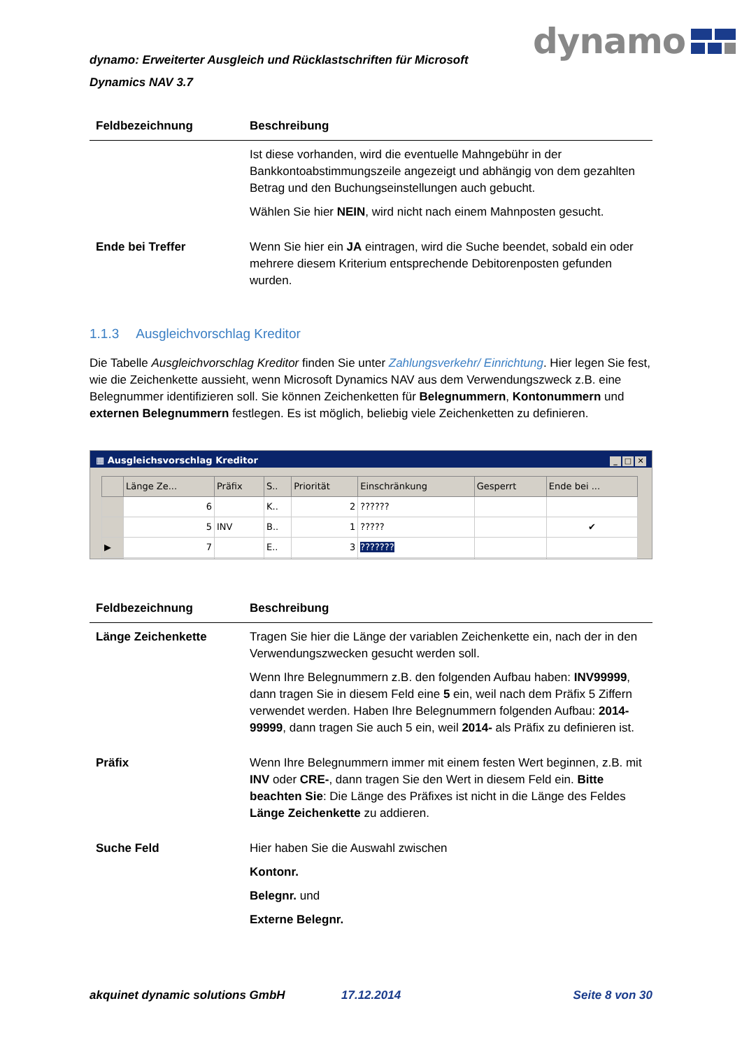dynamo: Erweiterter Ausgleich und Rücklastschriften für Microsoft Dynamics NAV 3.7
dynamo
| Feldbezeichnung | Beschreibung |
| --- | --- |
| | Ist diese vorhanden, wird die eventuelle Mahngebühr in der Bankkontoabstimmungszeile angezeigt und abhängig von dem gezahlten Betrag und den Buchungseinstellungen auch gebucht. Wählen Sie hier NEIN , wird nicht nach einem Mahnposten gesucht. |
| Ende bei Treffer | Wenn Sie hier ein JA eintragen, wird die Suche beendet, sobald ein oder mehrere diesem Kriterium entsprechende Debitorenposten gefunden wurden. |
1.1.3 Ausgleichvorschlag Kreditor
Die Tabelle Ausgleichvorschlag Kreditor finden Sie unter Zahlungsverkehr/ Einrichtung. Hier legen Sie fest, wie die Zeichenkette aussieht, wenn Microsoft Dynamics NAV aus dem Verwendungszweck z.B. eine Belegnummer identifizieren soll. Sie können Zeichenketten für Belegnummern, Kontonummern und externen Belegnummern festlegen. Es ist möglich, beliebig viele Zeichenketten zu definieren.
▦ Ausgleichsvorschlag Kreditor _ □ ✕
| | Länge Ze... | Präfix | S.. | Priorität | Einschränkung | Gesperrt | Ende bei ... |
| --- | --- | --- | --- | --- | --- | --- | --- |
| | 6 | | K.. | 2 | ?????? | | |
| | 5 | INV | B.. | 1 | ????? | | ✔ |
| ▶ | 7 | | E.. | 3 | ??????? | | |
| Feldbezeichnung | Beschreibung |
| --- | --- |
| Länge Zeichenkette | Tragen Sie hier die Länge der variablen Zeichenkette ein, nach der in den Verwendungszwecken gesucht werden soll. Wenn Ihre Belegnummern z.B. den folgenden Aufbau haben: INV99999 , dann tragen Sie in diesem Feld eine 5 ein, weil nach dem Präfix 5 Ziffern verwendet werden. Haben Ihre Belegnummern folgenden Aufbau: 2014-99999 , dann tragen Sie auch 5 ein, weil 2014- als Präfix zu definieren ist. |
| Präfix | Wenn Ihre Belegnummern immer mit einem festen Wert beginnen, z.B. mit INV oder CRE- , dann tragen Sie den Wert in diesem Feld ein. Bitte beachten Sie : Die Länge des Präfixes ist nicht in die Länge des Feldes Länge Zeichenkette zu addieren. |
| Suche Feld | Hier haben Sie die Auswahl zwischen Kontonr. Belegnr. und Externe Belegnr. |
akquinet dynamic solutions GmbH 17.12.2014 Seite 8 von 30